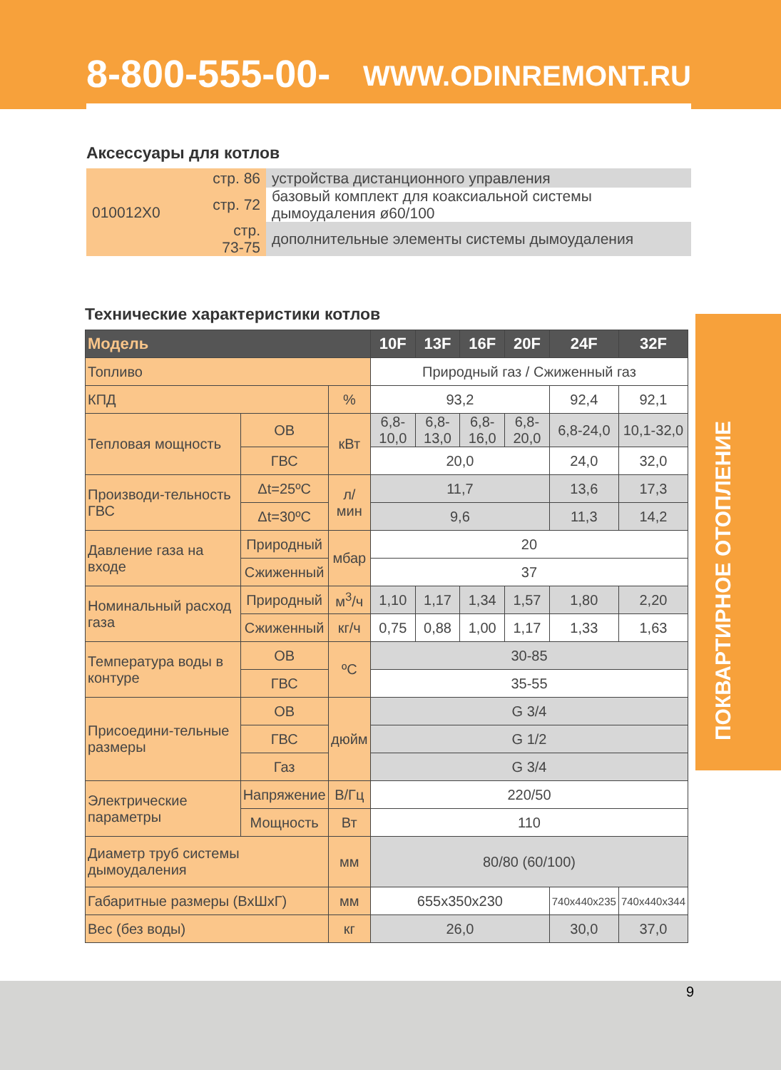8-800-555-00-68 WWW.ODINREMONT.RU
Аксессуары для котлов
| 010012X0 | стр. 86 | устройства дистанционного управления |
| | стр. 72 | базовый комплект для коаксиальной системы дымоудаления ø60/100 |
| | стр. 73-75 | дополнительные элементы системы дымоудаления |
Технические характеристики котлов
| Модель | | | 10F | 13F | 16F | 20F | 24F | 32F |
| --- | --- | --- | --- | --- | --- | --- | --- | --- |
| Топливо | | | Природный газ / Сжиженный газ | | | | | |
| КПД | | % | 93,2 | | | | 92,4 | 92,1 |
| Тепловая мощность | ОВ | кВт | 6,8-10,0 | 6,8-13,0 | 6,8-16,0 | 6,8-20,0 | 6,8-24,0 | 10,1-32,0 |
| | ГВС | | 20,0 | | | | 24,0 | 32,0 |
| Производи-тельность ГВС | Δt=25ºC | л/мин | 11,7 | | | | 13,6 | 17,3 |
| | Δt=30ºC | | 9,6 | | | | 11,3 | 14,2 |
| Давление газа на входе | Природный | мбар | 20 | | | | | |
| | Сжиженный | | 37 | | | | | |
| Номинальный расход газа | Природный | м<sup>3</sup>/ч | 1,10 | 1,17 | 1,34 | 1,57 | 1,80 | 2,20 |
| | Сжиженный | кг/ч | 0,75 | 0,88 | 1,00 | 1,17 | 1,33 | 1,63 |
| Температура воды в контуре | ОВ | ºC | 30-85 | | | | | |
| | ГВС | | 35-55 | | | | | |
| Присоедини-тельные размеры | ОВ | дюйм | G 3/4 | | | | | |
| | ГВС | | G 1/2 | | | | | |
| | Газ | | G 3/4 | | | | | |
| Электрические параметры | Напряжение | В/Гц | 220/50 | | | | | |
| | Мощность | Вт | 110 | | | | | |
| Диаметр труб системы дымоудаления | | мм | 80/80 (60/100) | | | | | |
| Габаритные размеры (ВхШхГ) | | мм | 655x350x230 | | | | 740x440x235 | 740x440x344 |
| Вес (без воды) | | кг | 26,0 | | | | 30,0 | 37,0 |
ПОКВАРТИРНОЕ ОТОПЛЕНИЕ
9